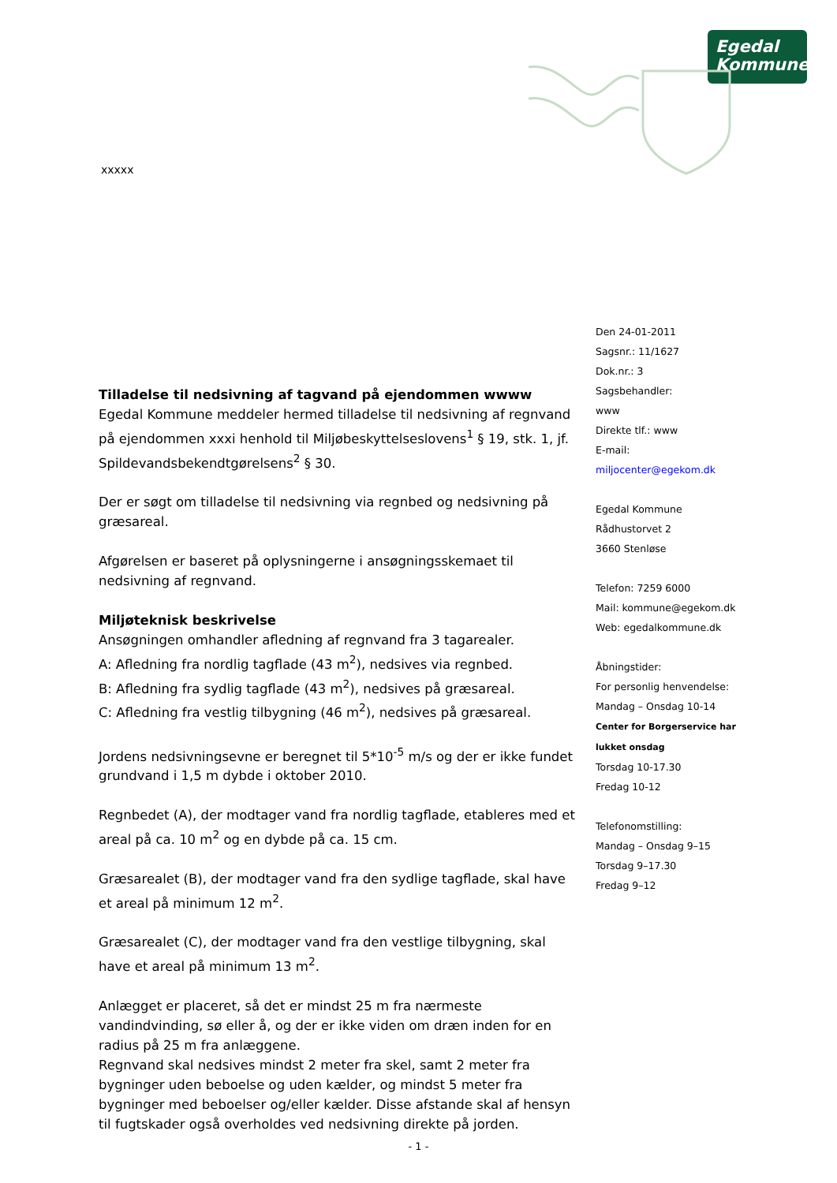Egedal
Kommune
xxxxx
Den 24-01-2011
Sagsnr.: 11/1627
Dok.nr.: 3
Sagsbehandler:
www
Direkte tlf.: www
E-mail:
miljocenter@egekom.dk
Egedal Kommune
Rådhustorvet 2
3660 Stenløse
Telefon: 7259 6000
Mail: kommune@egekom.dk
Web: egedalkommune.dk
Åbningstider:
For personlig henvendelse:
Mandag – Onsdag 10-14
Center for Borgerservice har
lukket onsdag
Torsdag 10-17.30
Fredag 10-12
Telefonomstilling:
Mandag – Onsdag 9–15
Torsdag 9–17.30
Fredag 9–12
Tilladelse til nedsivning af tagvand på ejendommen wwww
Egedal Kommune meddeler hermed tilladelse til nedsivning af regnvand på ejendommen xxxi henhold til Miljøbeskyttelseslovens<sup>1</sup> § 19, stk. 1, jf. Spildevandsbekendtgørelsens<sup>2</sup> § 30.
Der er søgt om tilladelse til nedsivning via regnbed og nedsivning på græsareal.
Afgørelsen er baseret på oplysningerne i ansøgningsskemaet til nedsivning af regnvand.
Miljøteknisk beskrivelse
Ansøgningen omhandler afledning af regnvand fra 3 tagarealer.
A: Afledning fra nordlig tagflade (43 m<sup>2</sup>), nedsives via regnbed.
B: Afledning fra sydlig tagflade (43 m<sup>2</sup>), nedsives på græsareal.
C: Afledning fra vestlig tilbygning (46 m<sup>2</sup>), nedsives på græsareal.
Jordens nedsivningsevne er beregnet til 5*10<sup>-5</sup> m/s og der er ikke fundet grundvand i 1,5 m dybde i oktober 2010.
Regnbedet (A), der modtager vand fra nordlig tagflade, etableres med et areal på ca. 10 m<sup>2</sup> og en dybde på ca. 15 cm.
Græsarealet (B), der modtager vand fra den sydlige tagflade, skal have et areal på minimum 12 m<sup>2</sup>.
Græsarealet (C), der modtager vand fra den vestlige tilbygning, skal have et areal på minimum 13 m<sup>2</sup>.
Anlægget er placeret, så det er mindst 25 m fra nærmeste vandindvinding, sø eller å, og der er ikke viden om dræn inden for en radius på 25 m fra anlæggene.
Regnvand skal nedsives mindst 2 meter fra skel, samt 2 meter fra bygninger uden beboelse og uden kælder, og mindst 5 meter fra bygninger med beboelser og/eller kælder. Disse afstande skal af hensyn til fugtskader også overholdes ved nedsivning direkte på jorden.
- 1 -